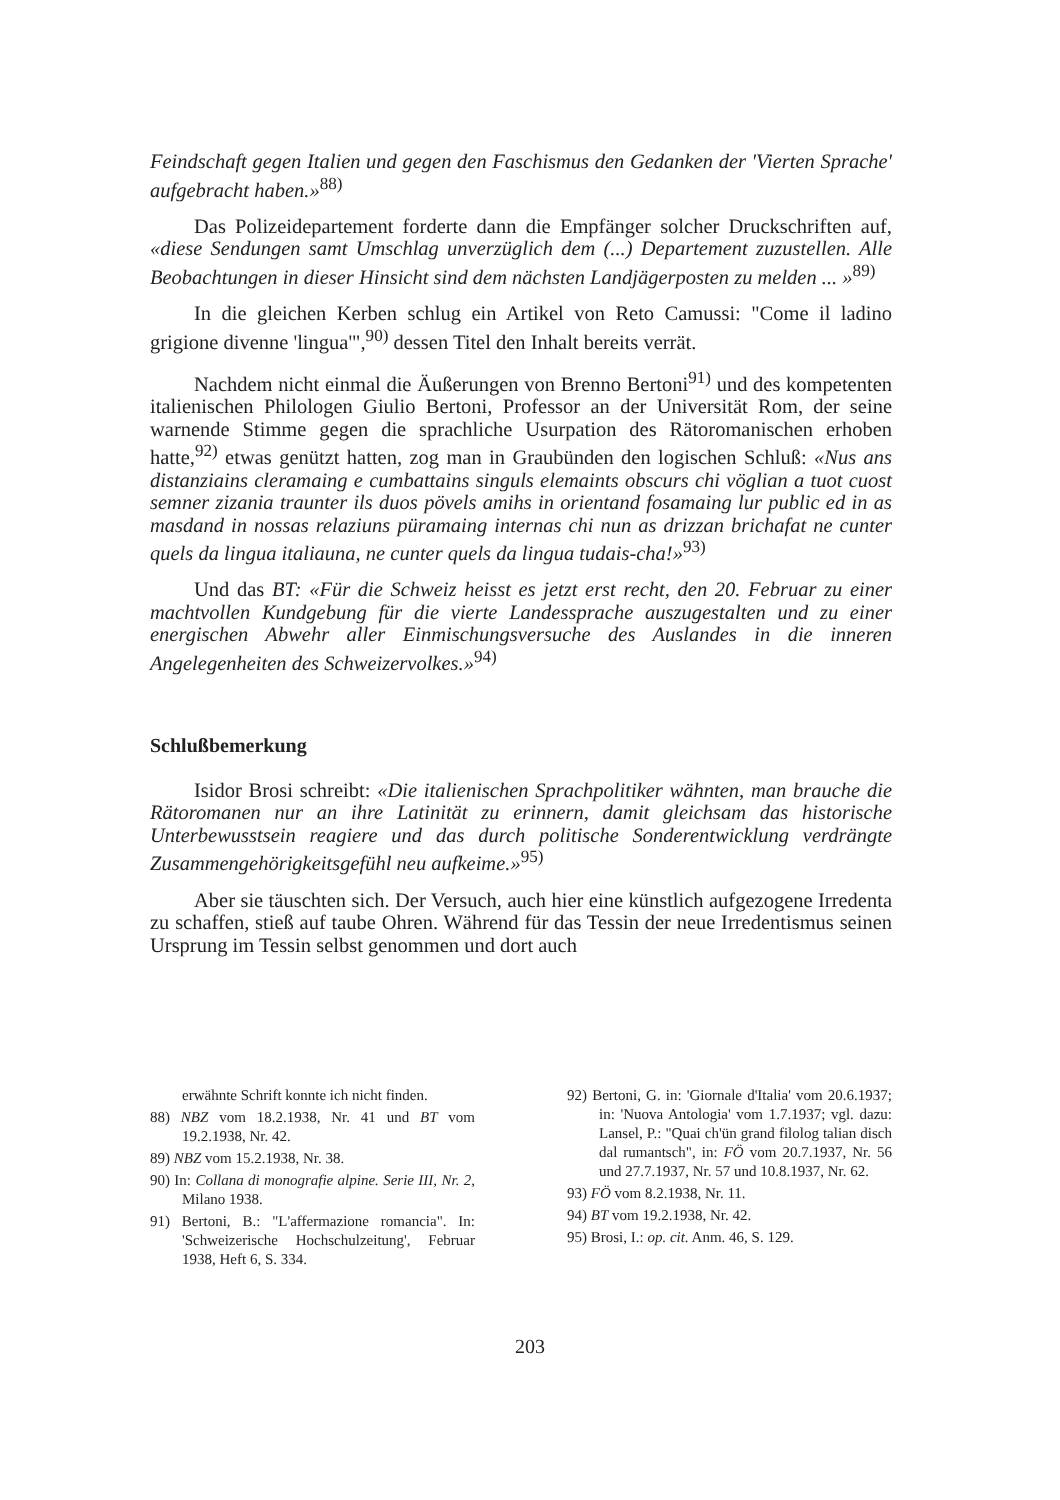Feindschaft gegen Italien und gegen den Faschismus den Gedanken der 'Vierten Sprache' aufgebracht haben.»<sup>88)</sup>
Das Polizeidepartement forderte dann die Empfänger solcher Druckschriften auf, «diese Sendungen samt Umschlag unverzüglich dem (...) Departement zuzustellen. Alle Beobachtungen in dieser Hinsicht sind dem nächsten Landjägerposten zu melden ... »<sup>89)</sup>
In die gleichen Kerben schlug ein Artikel von Reto Camussi: "Come il ladino grigione divenne 'lingua'",<sup>90)</sup> dessen Titel den Inhalt bereits verrät.
Nachdem nicht einmal die Äußerungen von Brenno Bertoni<sup>91)</sup> und des kompetenten italienischen Philologen Giulio Bertoni, Professor an der Universität Rom, der seine warnende Stimme gegen die sprachliche Usurpation des Rätoromanischen erhoben hatte,<sup>92)</sup> etwas genützt hatten, zog man in Graubünden den logischen Schluß: «Nus ans distanziains cleramaing e cumbattains singuls elemaints obscurs chi vöglian a tuot cuost semner zizania traunter ils duos pövels amihs in orientand fosamaing lur public ed in as masdand in nossas relaziuns püramaing internas chi nun as drizzan brichafat ne cunter quels da lingua italiauna, ne cunter quels da lingua tudais-cha!»<sup>93)</sup>
Und das BT: «Für die Schweiz heisst es jetzt erst recht, den 20. Februar zu einer machtvollen Kundgebung für die vierte Landessprache auszugestalten und zu einer energischen Abwehr aller Einmischungsversuche des Auslandes in die inneren Angelegenheiten des Schweizervolkes.»<sup>94)</sup>
Schlußbemerkung
Isidor Brosi schreibt: «Die italienischen Sprachpolitiker wähnten, man brauche die Rätoromanen nur an ihre Latinität zu erinnern, damit gleichsam das historische Unterbewusstsein reagiere und das durch politische Sonderentwicklung verdrängte Zusammengehörigkeitsgefühl neu aufkeime.»<sup>95)</sup>
Aber sie täuschten sich. Der Versuch, auch hier eine künstlich aufgezogene Irredenta zu schaffen, stieß auf taube Ohren. Während für das Tessin der neue Irredentismus seinen Ursprung im Tessin selbst genommen und dort auch
erwähnte Schrift konnte ich nicht finden.
88) NBZ vom 18.2.1938, Nr. 41 und BT vom 19.2.1938, Nr. 42.
89) NBZ vom 15.2.1938, Nr. 38.
90) In: Collana di monografie alpine. Serie III, Nr. 2, Milano 1938.
91) Bertoni, B.: "L'affermazione romancia". In: 'Schweizerische Hochschulzeitung', Februar 1938, Heft 6, S. 334.
92) Bertoni, G. in: 'Giornale d'Italia' vom 20.6.1937; in: 'Nuova Antologia' vom 1.7.1937; vgl. dazu: Lansel, P.: "Quai ch'ün grand filolog talian disch dal rumantsch", in: FÖ vom 20.7.1937, Nr. 56 und 27.7.1937, Nr. 57 und 10.8.1937, Nr. 62.
93) FÖ vom 8.2.1938, Nr. 11.
94) BT vom 19.2.1938, Nr. 42.
95) Brosi, I.: op. cit. Anm. 46, S. 129.
203